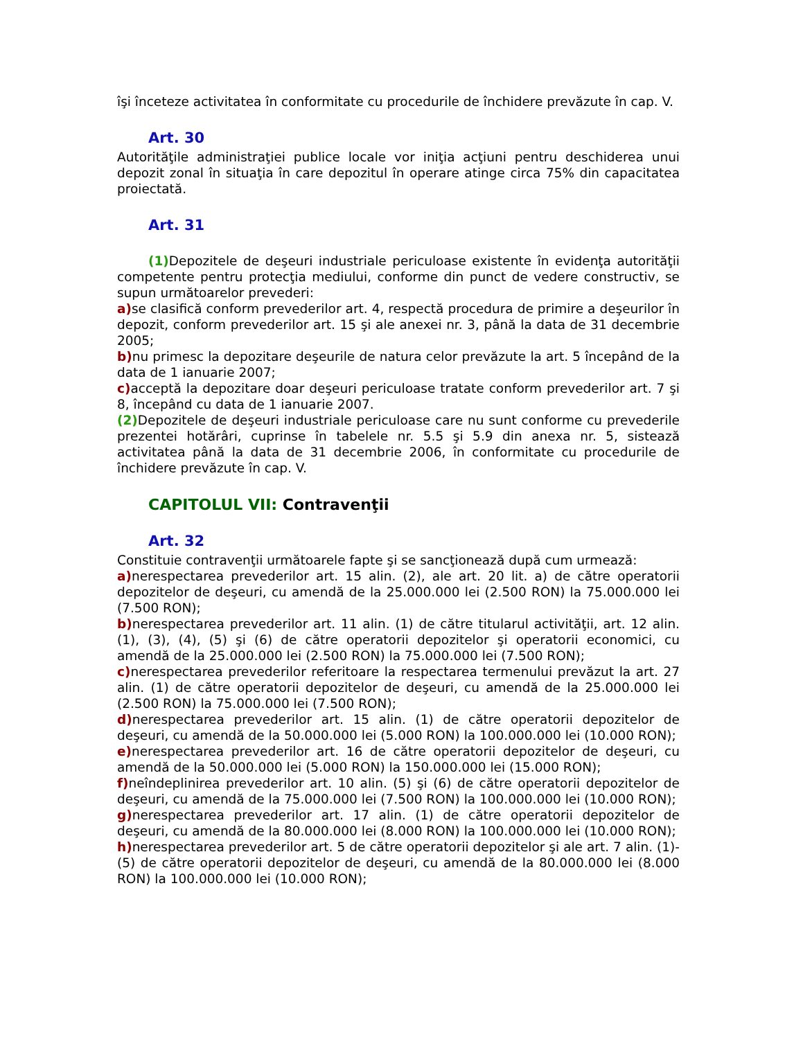îşi înceteze activitatea în conformitate cu procedurile de închidere prevăzute în cap. V.
Art. 30
Autorităţile administraţiei publice locale vor iniţia acţiuni pentru deschiderea unui depozit zonal în situaţia în care depozitul în operare atinge circa 75% din capacitatea proiectată.
Art. 31
(1) Depozitele de deşeuri industriale periculoase existente în evidenţa autorităţii competente pentru protecţia mediului, conforme din punct de vedere constructiv, se supun următoarelor prevederi:
a) se clasifică conform prevederilor art. 4, respectă procedura de primire a deşeurilor în depozit, conform prevederilor art. 15 şi ale anexei nr. 3, până la data de 31 decembrie 2005;
b) nu primesc la depozitare deşeurile de natura celor prevăzute la art. 5 începând de la data de 1 ianuarie 2007;
c) acceptă la depozitare doar deşeuri periculoase tratate conform prevederilor art. 7 şi 8, începând cu data de 1 ianuarie 2007.
(2) Depozitele de deşeuri industriale periculoase care nu sunt conforme cu prevederile prezentei hotărâri, cuprinse în tabelele nr. 5.5 şi 5.9 din anexa nr. 5, sistează activitatea până la data de 31 decembrie 2006, în conformitate cu procedurile de închidere prevăzute în cap. V.
CAPITOLUL VII: Contravenţii
Art. 32
Constituie contravenţii următoarele fapte şi se sancţionează după cum urmează:
a) nerespectarea prevederilor art. 15 alin. (2), ale art. 20 lit. a) de către operatorii depozitelor de deşeuri, cu amendă de la 25.000.000 lei (2.500 RON) la 75.000.000 lei (7.500 RON);
b) nerespectarea prevederilor art. 11 alin. (1) de către titularul activităţii, art. 12 alin. (1), (3), (4), (5) şi (6) de către operatorii depozitelor şi operatorii economici, cu amendă de la 25.000.000 lei (2.500 RON) la 75.000.000 lei (7.500 RON);
c) nerespectarea prevederilor referitoare la respectarea termenului prevăzut la art. 27 alin. (1) de către operatorii depozitelor de deşeuri, cu amendă de la 25.000.000 lei (2.500 RON) la 75.000.000 lei (7.500 RON);
d) nerespectarea prevederilor art. 15 alin. (1) de către operatorii depozitelor de deşeuri, cu amendă de la 50.000.000 lei (5.000 RON) la 100.000.000 lei (10.000 RON);
e) nerespectarea prevederilor art. 16 de către operatorii depozitelor de deşeuri, cu amendă de la 50.000.000 lei (5.000 RON) la 150.000.000 lei (15.000 RON);
f) neîndeplinirea prevederilor art. 10 alin. (5) şi (6) de către operatorii depozitelor de deşeuri, cu amendă de la 75.000.000 lei (7.500 RON) la 100.000.000 lei (10.000 RON);
g) nerespectarea prevederilor art. 17 alin. (1) de către operatorii depozitelor de deşeuri, cu amendă de la 80.000.000 lei (8.000 RON) la 100.000.000 lei (10.000 RON);
h) nerespectarea prevederilor art. 5 de către operatorii depozitelor şi ale art. 7 alin. (1)-(5) de către operatorii depozitelor de deşeuri, cu amendă de la 80.000.000 lei (8.000 RON) la 100.000.000 lei (10.000 RON);